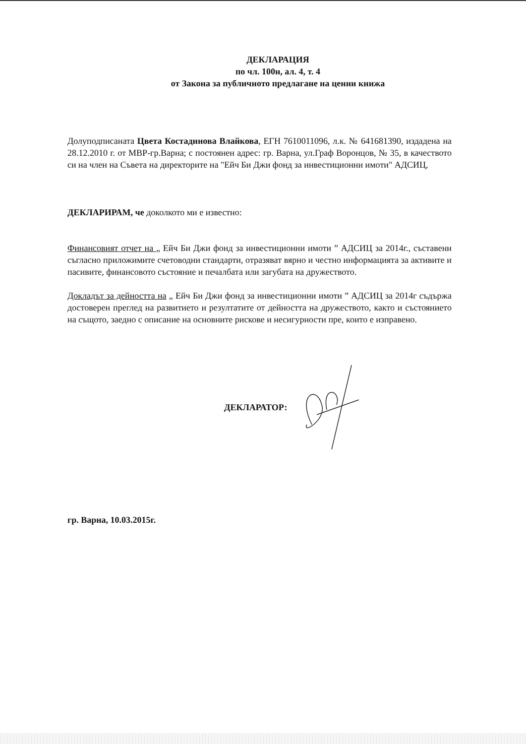ДЕКЛАРАЦИЯ
по чл. 100н, ал. 4, т. 4
от Закона за публичното предлагане на ценни книжа
Долуподписаната Цвета Костадинова Влайкова, ЕГН 7610011096, л.к. № 641681390, издадена на 28.12.2010 г. от МВР-гр.Варна; с постоянен адрес: гр. Варна, ул.Граф Воронцов, № 35, в качеството си на член на Съвета на директорите на "Ейч Би Джи фонд за инвестиционни имоти" АДСИЦ,
ДЕКЛАРИРАМ, че доколкото ми е известно:
Финансовият отчет на „ Ейч Би Джи фонд за инвестиционни имоти ” АДСИЦ за 2014г., съставени съгласно приложимите счетоводни стандарти, отразяват вярно и честно информацията за активите и пасивите, финансовото състояние и печалбата или загубата на дружеството.
Докладът за дейността на „ Ейч Би Джи фонд за инвестиционни имоти ” АДСИЦ за 2014г съдържа достоверен преглед на развитието и резултатите от дейността на дружеството, както и състоянието на същото, заедно с описание на основните рискове и несигурности пре, които е изправено.
ДЕКЛАРАТОР:
гр. Варна, 10.03.2015г.